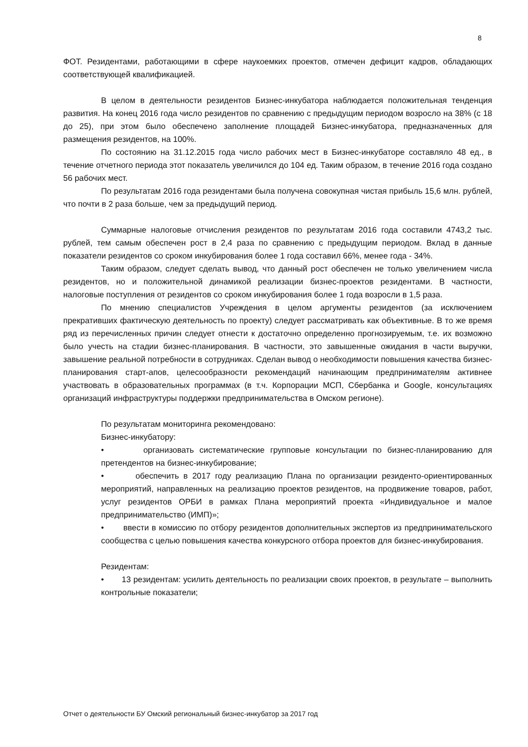8
ФОТ. Резидентами, работающими в сфере наукоемких проектов, отмечен дефицит кадров, обладающих соответствующей квалификацией.
В целом в деятельности резидентов Бизнес-инкубатора наблюдается положительная тенденция развития. На конец 2016 года число резидентов по сравнению с предыдущим периодом возросло на 38% (с 18 до 25), при этом было обеспечено заполнение площадей Бизнес-инкубатора, предназначенных для размещения резидентов, на 100%.
По состоянию на 31.12.2015 года число рабочих мест в Бизнес-инкубаторе составляло 48 ед., в течение отчетного периода этот показатель увеличился до 104 ед. Таким образом, в течение 2016 года создано 56 рабочих мест.
По результатам 2016 года резидентами была получена совокупная чистая прибыль 15,6 млн. рублей, что почти в 2 раза больше, чем за предыдущий период.
Суммарные налоговые отчисления резидентов по результатам 2016 года составили 4743,2 тыс. рублей, тем самым обеспечен рост в 2,4 раза по сравнению с предыдущим периодом. Вклад в данные показатели резидентов со сроком инкубирования более 1 года составил 66%, менее года - 34%.
Таким образом, следует сделать вывод, что данный рост обеспечен не только увеличением числа резидентов, но и положительной динамикой реализации бизнес-проектов резидентами. В частности, налоговые поступления от резидентов со сроком инкубирования более 1 года возросли в 1,5 раза.
По мнению специалистов Учреждения в целом аргументы резидентов (за исключением прекративших фактическую деятельность по проекту) следует рассматривать как объективные. В то же время ряд из перечисленных причин следует отнести к достаточно определенно прогнозируемым, т.е. их возможно было учесть на стадии бизнес-планирования. В частности, это завышенные ожидания в части выручки, завышение реальной потребности в сотрудниках. Сделан вывод о необходимости повышения качества бизнес-планирования старт-апов, целесообразности рекомендаций начинающим предпринимателям активнее участвовать в образовательных программах (в т.ч. Корпорации МСП, Сбербанка и Google, консультациях организаций инфраструктуры поддержки предпринимательства в Омском регионе).
По результатам мониторинга рекомендовано:
Бизнес-инкубатору:
• организовать систематические групповые консультации по бизнес-планированию для претендентов на бизнес-инкубирование;
• обеспечить в 2017 году реализацию Плана по организации резиденто-ориентированных мероприятий, направленных на реализацию проектов резидентов, на продвижение товаров, работ, услуг резидентов ОРБИ в рамках Плана мероприятий проекта «Индивидуальное и малое предпринимательство (ИМП)»;
• ввести в комиссию по отбору резидентов дополнительных экспертов из предпринимательского сообщества с целью повышения качества конкурсного отбора проектов для бизнес-инкубирования.
Резидентам:
• 13 резидентам: усилить деятельность по реализации своих проектов, в результате – выполнить контрольные показатели;
Отчет о деятельности БУ Омский региональный бизнес-инкубатор за 2017 год